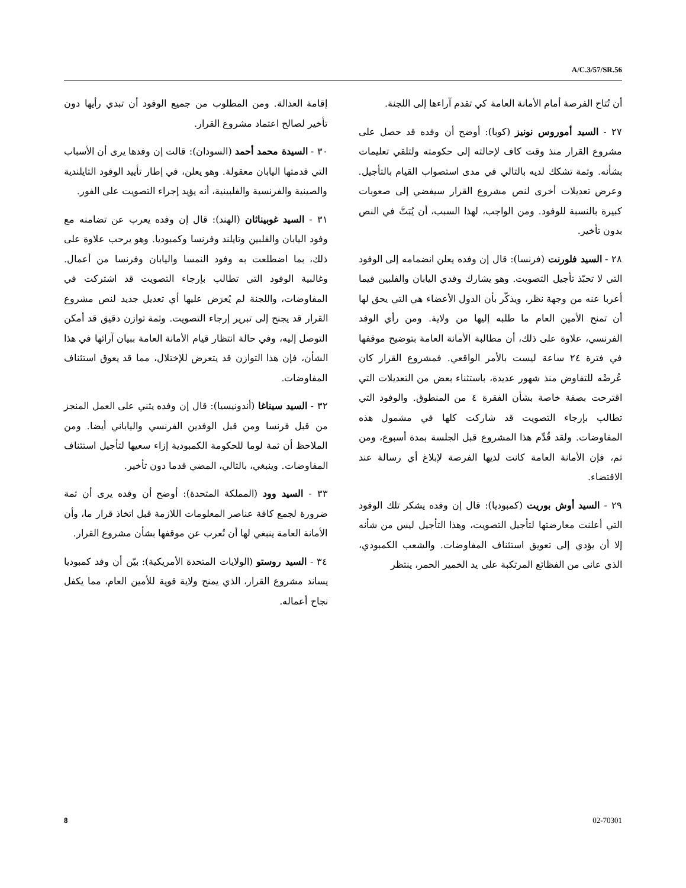A/C.3/57/SR.56
أن تُتاح الفرصة أمام الأمانة العامة كي تقدم آراءها إلى اللجنة.
٢٧ - السيد أموروس نونيز (كوبا): أوضح أن وفده قد حصل على مشروع القرار منذ وقت كاف لإحالته إلى حكومته ولتلقي تعليمات بشأنه. وثمة تشكك لديه بالتالي في مدى استصواب القيام بالتأجيل. وعرض تعديلات أخرى لنص مشروع القرار سيفضي إلى صعوبات كبيرة بالنسبة للوفود. ومن الواجب، لهذا السبب، أن يُبَتَّ في النص بدون تأخير.
٢٨ - السيد فلورنت (فرنسا): قال إن وفده يعلن انضمامه إلى الوفود التي لا تحبّذ تأجيل التصويت. وهو يشارك وفدي اليابان والفلبين فيما أعربا عنه من وجهة نظر، ويذكّر بأن الدول الأعضاء هي التي يحق لها أن تمنح الأمين العام ما طلبه إليها من ولاية. ومن رأي الوفد الفرنسي، علاوة على ذلك، أن مطالبة الأمانة العامة بتوضيح موقفها في فترة ٢٤ ساعة ليست بالأمر الواقعي. فمشروع القرار كان عُرضْه للتفاوض منذ شهور عديدة، باستثناء بعض من التعديلات التي اقترحت بصفة خاصة بشأن الفقرة ٤ من المنطوق. والوفود التي تطالب بإرجاء التصويت قد شاركت كلها في مشمول هذه المفاوضات. ولقد قُدِّم هذا المشروع قبل الجلسة بمدة أسبوع، ومن ثم، فإن الأمانة العامة كانت لديها الفرصة لإبلاغ أي رسالة عند الاقتضاء.
٢٩ - السيد أوش بوريت (كمبوديا): قال إن وفده يشكر تلك الوفود التي أعلنت معارضتها لتأجيل التصويت، وهذا التأجيل ليس من شأنه إلا أن يؤدي إلى تعويق استئناف المفاوضات. والشعب الكمبودي، الذي عانى من الفظائع المرتكبة على يد الخمير الحمر، ينتظر
إقامة العدالة. ومن المطلوب من جميع الوفود أن تبدي رأيها دون تأخير لصالح اعتماد مشروع القرار.
٣٠ - السيدة محمد أحمد (السودان): قالت إن وفدها يرى أن الأسباب التي قدمتها اليابان معقولة. وهو يعلن، في إطار تأييد الوفود التايلندية والصينية والفرنسية والفلبينية، أنه يؤيد إجراء التصويت على الفور.
٣١ - السيد غوبيناثان (الهند): قال إن وفده يعرب عن تضامنه مع وفود اليابان والفلبين وتايلند وفرنسا وكمبوديا. وهو يرحب علاوة على ذلك، بما اضطلعت به وفود النمسا واليابان وفرنسا من أعمال. وغالبية الوفود التي تطالب بإرجاء التصويت قد اشتركت في المفاوضات، واللجنة لم يُعرَض عليها أي تعديل جديد لنص مشروع القرار قد يجنح إلى تبرير إرجاء التصويت. وثمة توازن دقيق قد أمكن التوصل إليه، وفي حالة انتظار قيام الأمانة العامة ببيان آرائها في هذا الشأن، فإن هذا التوازن قد يتعرض للإختلال، مما قد يعوق استئناف المفاوضات.
٣٢ - السيد سيناغا (أندونيسيا): قال إن وفده يثني على العمل المنجز من قبل فرنسا ومن قبل الوفدين الفرنسي والياباني أيضا. ومن الملاحظ أن ثمة لوما للحكومة الكمبودية إزاء سعيها لتأجيل استئناف المفاوضات. وينبغي، بالتالي، المضي قدما دون تأخير.
٣٣ - السيد وود (المملكة المتحدة): أوضح أن وفده يرى أن ثمة ضرورة لجمع كافة عناصر المعلومات اللازمة قبل اتخاذ قرار ما، وأن الأمانة العامة ينبغي لها أن تُعرب عن موقفها بشأن مشروع القرار.
٣٤ - السيد روستو (الولايات المتحدة الأمريكية): بيّن أن وفد كمبوديا يساند مشروع القرار، الذي يمنح ولاية قوية للأمين العام، مما يكفل نجاح أعماله.
8 02-70301